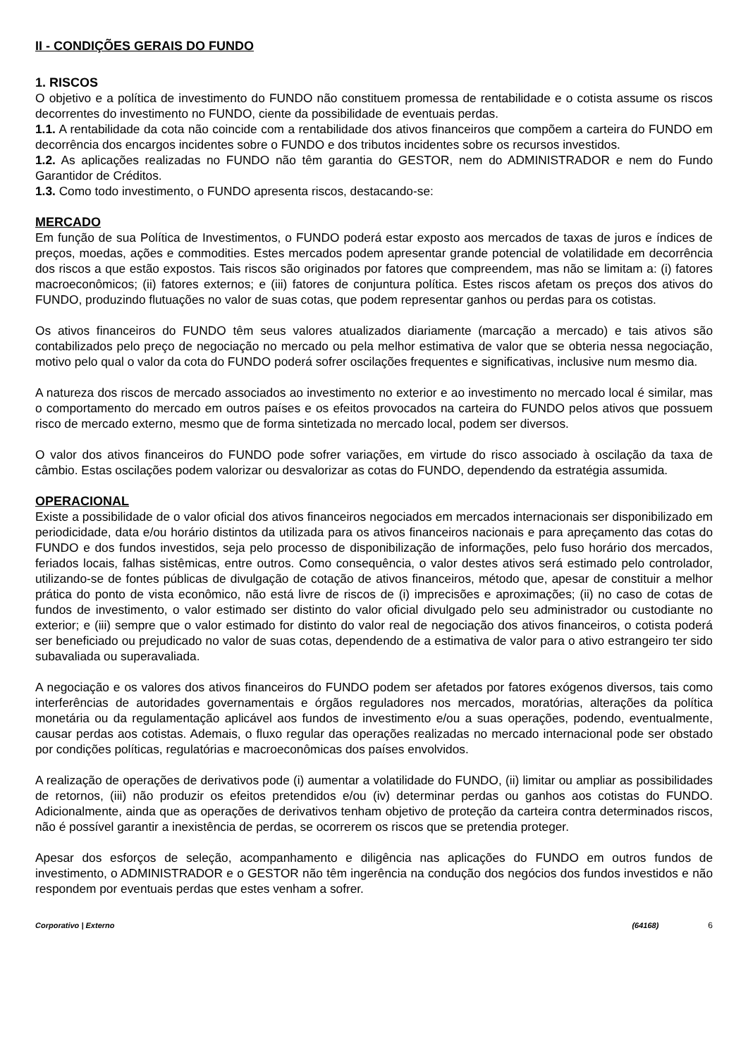II - CONDIÇÕES GERAIS DO FUNDO
1. RISCOS
O objetivo e a política de investimento do FUNDO não constituem promessa de rentabilidade e o cotista assume os riscos decorrentes do investimento no FUNDO, ciente da possibilidade de eventuais perdas.
1.1. A rentabilidade da cota não coincide com a rentabilidade dos ativos financeiros que compõem a carteira do FUNDO em decorrência dos encargos incidentes sobre o FUNDO e dos tributos incidentes sobre os recursos investidos.
1.2. As aplicações realizadas no FUNDO não têm garantia do GESTOR, nem do ADMINISTRADOR e nem do Fundo Garantidor de Créditos.
1.3. Como todo investimento, o FUNDO apresenta riscos, destacando-se:
MERCADO
Em função de sua Política de Investimentos, o FUNDO poderá estar exposto aos mercados de taxas de juros e índices de preços, moedas, ações e commodities. Estes mercados podem apresentar grande potencial de volatilidade em decorrência dos riscos a que estão expostos. Tais riscos são originados por fatores que compreendem, mas não se limitam a: (i) fatores macroeconômicos; (ii) fatores externos; e (iii) fatores de conjuntura política. Estes riscos afetam os preços dos ativos do FUNDO, produzindo flutuações no valor de suas cotas, que podem representar ganhos ou perdas para os cotistas.
Os ativos financeiros do FUNDO têm seus valores atualizados diariamente (marcação a mercado) e tais ativos são contabilizados pelo preço de negociação no mercado ou pela melhor estimativa de valor que se obteria nessa negociação, motivo pelo qual o valor da cota do FUNDO poderá sofrer oscilações frequentes e significativas, inclusive num mesmo dia.
A natureza dos riscos de mercado associados ao investimento no exterior e ao investimento no mercado local é similar, mas o comportamento do mercado em outros países e os efeitos provocados na carteira do FUNDO pelos ativos que possuem risco de mercado externo, mesmo que de forma sintetizada no mercado local, podem ser diversos.
O valor dos ativos financeiros do FUNDO pode sofrer variações, em virtude do risco associado à oscilação da taxa de câmbio. Estas oscilações podem valorizar ou desvalorizar as cotas do FUNDO, dependendo da estratégia assumida.
OPERACIONAL
Existe a possibilidade de o valor oficial dos ativos financeiros negociados em mercados internacionais ser disponibilizado em periodicidade, data e/ou horário distintos da utilizada para os ativos financeiros nacionais e para apreçamento das cotas do FUNDO e dos fundos investidos, seja pelo processo de disponibilização de informações, pelo fuso horário dos mercados, feriados locais, falhas sistêmicas, entre outros. Como consequência, o valor destes ativos será estimado pelo controlador, utilizando-se de fontes públicas de divulgação de cotação de ativos financeiros, método que, apesar de constituir a melhor prática do ponto de vista econômico, não está livre de riscos de (i) imprecisões e aproximações; (ii) no caso de cotas de fundos de investimento, o valor estimado ser distinto do valor oficial divulgado pelo seu administrador ou custodiante no exterior; e (iii) sempre que o valor estimado for distinto do valor real de negociação dos ativos financeiros, o cotista poderá ser beneficiado ou prejudicado no valor de suas cotas, dependendo de a estimativa de valor para o ativo estrangeiro ter sido subavaliada ou superavaliada.
A negociação e os valores dos ativos financeiros do FUNDO podem ser afetados por fatores exógenos diversos, tais como interferências de autoridades governamentais e órgãos reguladores nos mercados, moratórias, alterações da política monetária ou da regulamentação aplicável aos fundos de investimento e/ou a suas operações, podendo, eventualmente, causar perdas aos cotistas. Ademais, o fluxo regular das operações realizadas no mercado internacional pode ser obstado por condições políticas, regulatórias e macroeconômicas dos países envolvidos.
A realização de operações de derivativos pode (i) aumentar a volatilidade do FUNDO, (ii) limitar ou ampliar as possibilidades de retornos, (iii) não produzir os efeitos pretendidos e/ou (iv) determinar perdas ou ganhos aos cotistas do FUNDO. Adicionalmente, ainda que as operações de derivativos tenham objetivo de proteção da carteira contra determinados riscos, não é possível garantir a inexistência de perdas, se ocorrerem os riscos que se pretendia proteger.
Apesar dos esforços de seleção, acompanhamento e diligência nas aplicações do FUNDO em outros fundos de investimento, o ADMINISTRADOR e o GESTOR não têm ingerência na condução dos negócios dos fundos investidos e não respondem por eventuais perdas que estes venham a sofrer.
Corporativo | Externo (64168) 6